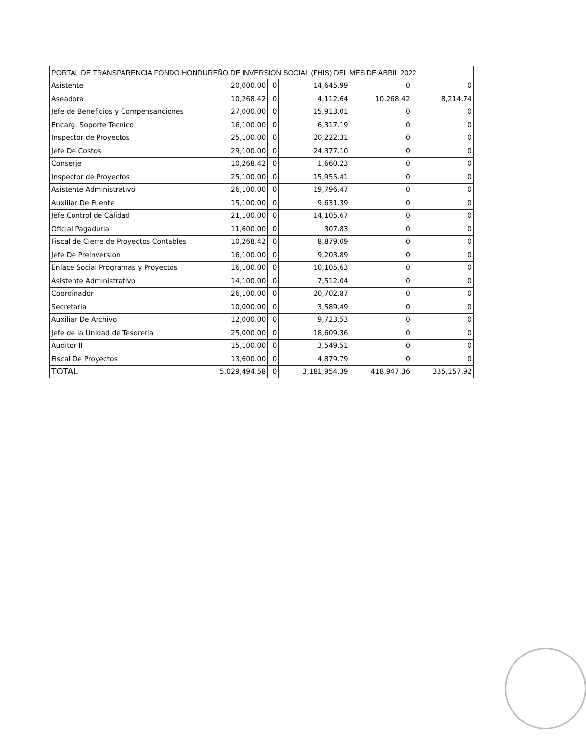| PORTAL DE TRANSPARENCIA FONDO HONDUREÑO DE INVERSION SOCIAL (FHIS) DEL MES DE ABRIL 2022 | | | | | |
| Asistente | 20,000.00 | 0 | 14,645.99 | 0 | 0 |
| Aseadora | 10,268.42 | 0 | 4,112.64 | 10,268.42 | 8,214.74 |
| Jefe de Beneficios y Compensanciones | 27,000.00 | 0 | 15,913.01 | 0 | 0 |
| Encarg. Soporte Tecnico | 16,100.00 | 0 | 6,317.19 | 0 | 0 |
| Inspector de Proyectos | 25,100.00 | 0 | 20,222.31 | 0 | 0 |
| Jefe De Costos | 29,100.00 | 0 | 24,377.10 | 0 | 0 |
| Conserje | 10,268.42 | 0 | 1,660.23 | 0 | 0 |
| Inspector de Proyectos | 25,100.00 | 0 | 15,955.41 | 0 | 0 |
| Asistente Administrativo | 26,100.00 | 0 | 19,796.47 | 0 | 0 |
| Auxiliar De Fuente | 15,100.00 | 0 | 9,631.39 | 0 | 0 |
| Jefe Control de Calidad | 21,100.00 | 0 | 14,105.67 | 0 | 0 |
| Oficial Pagaduria | 11,600.00 | 0 | 307.83 | 0 | 0 |
| Fiscal de Cierre de Proyectos Contables | 10,268.42 | 0 | 8,879.09 | 0 | 0 |
| Jefe De Preinversion | 16,100.00 | 0 | 9,203.89 | 0 | 0 |
| Enlace Social Programas y Proyectos | 16,100.00 | 0 | 10,105.63 | 0 | 0 |
| Asistente Administrativo | 14,100.00 | 0 | 7,512.04 | 0 | 0 |
| Coordinador | 26,100.00 | 0 | 20,702.87 | 0 | 0 |
| Secretaria | 10,000.00 | 0 | 3,589.49 | 0 | 0 |
| Auxiliar De Archivo | 12,000.00 | 0 | 9,723.53 | 0 | 0 |
| Jefe de la Unidad de Tesoreria | 25,000.00 | 0 | 18,609.36 | 0 | 0 |
| Auditor II | 15,100.00 | 0 | 3,549.51 | 0 | 0 |
| Fiscal De Proyectos | 13,600.00 | 0 | 4,879.79 | 0 | 0 |
| TOTAL | 5,029,494.58 | 0 | 3,181,954.39 | 418,947.36 | 335,157.92 |